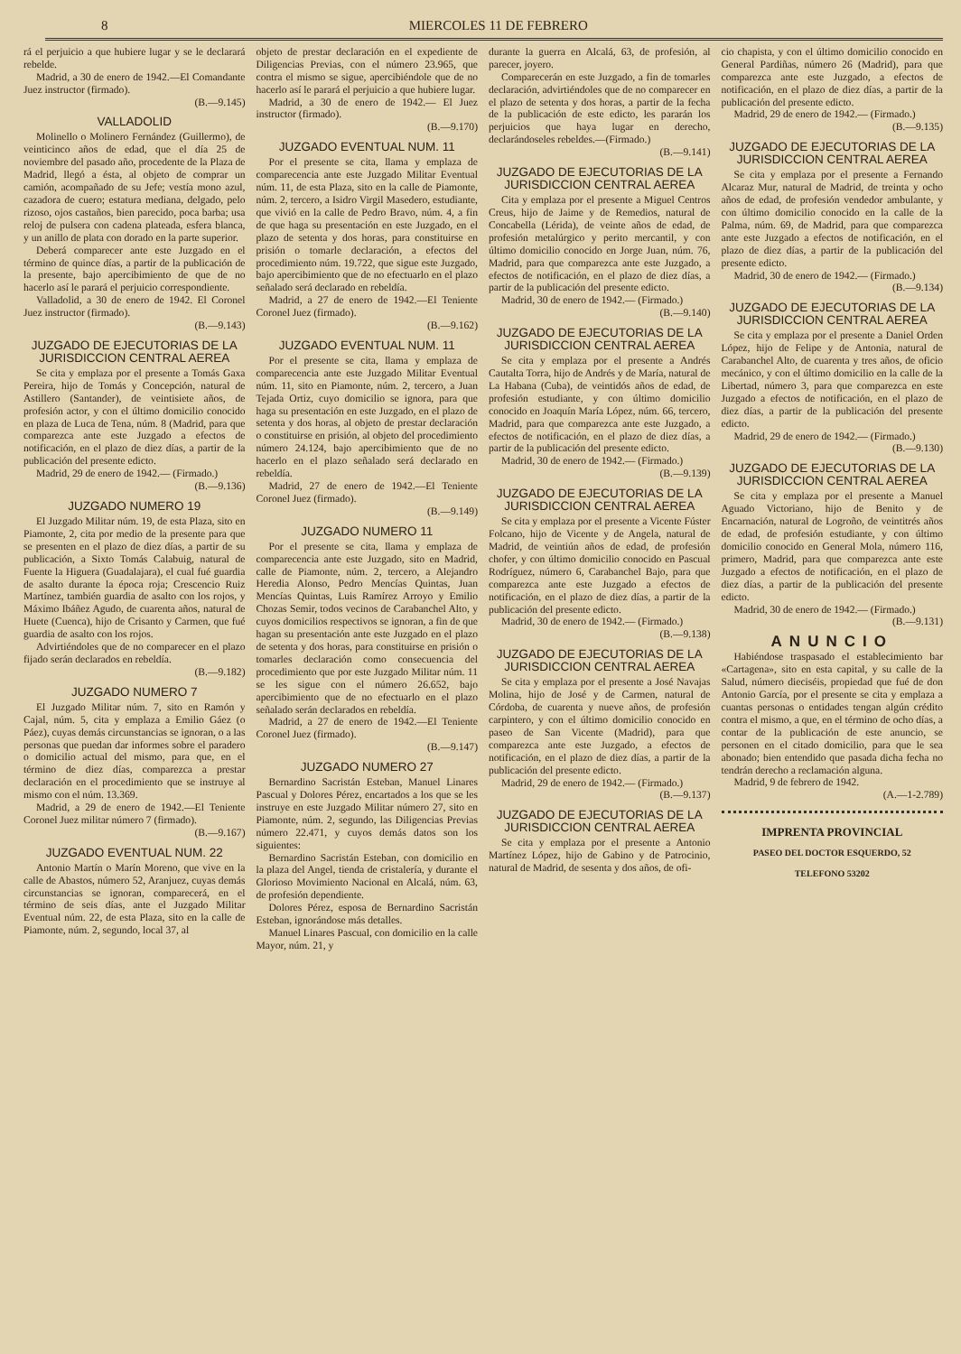8 MIERCOLES 11 DE FEBRERO
rá el perjuicio a que hubiere lugar y se le declarará rebelde.
Madrid, a 30 de enero de 1942.—El Comandante Juez instructor (firmado).
(B.—9.145)
VALLADOLID
Molinello o Molinero Fernández (Guillermo), de veinticinco años de edad, que el día 25 de noviembre del pasado año, procedente de la Plaza de Madrid, llegó a ésta, al objeto de comprar un camión, acompañado de su Jefe; vestía mono azul, cazadora de cuero; estatura mediana, delgado, pelo rizoso, ojos castaños, bien parecido, poca barba; usa reloj de pulsera con cadena plateada, esfera blanca, y un anillo de plata con dorado en la parte superior.
Deberá comparecer ante este Juzgado en el término de quince días, a partir de la publicación de la presente, bajo apercibimiento de que de no hacerlo así le parará el perjuicio correspondiente.
Valladolid, a 30 de enero de 1942. El Coronel Juez instructor (firmado).
(B.—9.143)
JUZGADO DE EJECUTORIAS DE LA JURISDICCION CENTRAL AEREA
Se cita y emplaza por el presente a Tomás Gaxa Pereira, hijo de Tomás y Concepción, natural de Astillero (Santander), de veintisiete años, de profesión actor, y con el último domicilio conocido en plaza de Luca de Tena, núm. 8 (Madrid, para que comparezca ante este Juzgado a efectos de notificación, en el plazo de diez días, a partir de la publicación del presente edicto.
Madrid, 29 de enero de 1942.— (Firmado.)
(B.—9.136)
JUZGADO NUMERO 19
El Juzgado Militar núm. 19, de esta Plaza, sito en Piamonte, 2, cita por medio de la presente para que se presenten en el plazo de diez días, a partir de su publicación, a Sixto Tomás Calabuig, natural de Fuente la Higuera (Guadalajara), el cual fué guardia de asalto durante la época roja; Crescencio Ruiz Martínez, también guardia de asalto con los rojos, y Máximo Ibáñez Agudo, de cuarenta años, natural de Huete (Cuenca), hijo de Crisanto y Carmen, que fué guardia de asalto con los rojos.
Advirtiéndoles que de no comparecer en el plazo fijado serán declarados en rebeldía.
(B.—9.182)
JUZGADO NUMERO 7
El Juzgado Militar núm. 7, sito en Ramón y Cajal, núm. 5, cita y emplaza a Emilio Gáez (o Páez), cuyas demás circunstancias se ignoran, o a las personas que puedan dar informes sobre el paradero o domicilio actual del mismo, para que, en el término de diez días, comparezca a prestar declaración en el procedimiento que se instruye al mismo con el núm. 13.369.
Madrid, a 29 de enero de 1942.—El Teniente Coronel Juez militar número 7 (firmado).
(B.—9.167)
JUZGADO EVENTUAL NUM. 22
Antonio Martín o Marín Moreno, que vive en la calle de Abastos, número 52, Aranjuez, cuyas demás circunstancias se ignoran, comparecerá, en el término de seis días, ante el Juzgado Militar Eventual núm. 22, de esta Plaza, sito en la calle de Piamonte, núm. 2, segundo, local 37, al
objeto de prestar declaración en el expediente de Diligencias Previas, con el número 23.965, que contra el mismo se sigue, apercibiéndole que de no hacerlo así le parará el perjuicio a que hubiere lugar.
Madrid, a 30 de enero de 1942.— El Juez instructor (firmado).
(B.—9.170)
JUZGADO EVENTUAL NUM. 11
Por el presente se cita, llama y emplaza de comparecencia ante este Juzgado Militar Eventual núm. 11, de esta Plaza, sito en la calle de Piamonte, núm. 2, tercero, a Isidro Virgil Masedero, estudiante, que vivió en la calle de Pedro Bravo, núm. 4, a fin de que haga su presentación en este Juzgado, en el plazo de setenta y dos horas, para constituirse en prisión o tomarle declaración, a efectos del procedimiento núm. 19.722, que sigue este Juzgado, bajo apercibimiento que de no efectuarlo en el plazo señalado será declarado en rebeldía.
Madrid, a 27 de enero de 1942.—El Teniente Coronel Juez (firmado).
(B.—9.162)
JUZGADO EVENTUAL NUM. 11
Por el presente se cita, llama y emplaza de comparecencia ante este Juzgado Militar Eventual núm. 11, sito en Piamonte, núm. 2, tercero, a Juan Tejada Ortiz, cuyo domicilio se ignora, para que haga su presentación en este Juzgado, en el plazo de setenta y dos horas, al objeto de prestar declaración o constituirse en prisión, al objeto del procedimiento número 24.124, bajo apercibimiento que de no hacerlo en el plazo señalado será declarado en rebeldía.
Madrid, 27 de enero de 1942.—El Teniente Coronel Juez (firmado).
(B.—9.149)
JUZGADO NUMERO 11
Por el presente se cita, llama y emplaza de comparecencia ante este Juzgado, sito en Madrid, calle de Piamonte, núm. 2, tercero, a Alejandro Heredia Alonso, Pedro Mencías Quintas, Juan Mencías Quintas, Luis Ramírez Arroyo y Emilio Chozas Semir, todos vecinos de Carabanchel Alto, y cuyos domicilios respectivos se ignoran, a fin de que hagan su presentación ante este Juzgado en el plazo de setenta y dos horas, para constituirse en prisión o tomarles declaración como consecuencia del procedimiento que por este Juzgado Militar núm. 11 se les sigue con el número 26.652, bajo apercibimiento que de no efectuarlo en el plazo señalado serán declarados en rebeldía.
Madrid, a 27 de enero de 1942.—El Teniente Coronel Juez (firmado).
(B.—9.147)
JUZGADO NUMERO 27
Bernardino Sacristán Esteban, Manuel Linares Pascual y Dolores Pérez, encartados a los que se les instruye en este Juzgado Militar número 27, sito en Piamonte, núm. 2, segundo, las Diligencias Previas número 22.471, y cuyos demás datos son los siguientes:
Bernardino Sacristán Esteban, con domicilio en la plaza del Angel, tienda de cristalería, y durante el Glorioso Movimiento Nacional en Alcalá, núm. 63, de profesión dependiente.
Dolores Pérez, esposa de Bernardino Sacristán Esteban, ignorándose más detalles.
Manuel Linares Pascual, con domicilio en la calle Mayor, núm. 21, y
durante la guerra en Alcalá, 63, de profesión, al parecer, joyero.
Comparecerán en este Juzgado, a fin de tomarles declaración, advirtiéndoles que de no comparecer en el plazo de setenta y dos horas, a partir de la fecha de la publicación de este edicto, les pararán los perjuicios que haya lugar en derecho, declarándoseles rebeldes.—(Firmado.)
(B.—9.141)
JUZGADO DE EJECUTORIAS DE LA JURISDICCION CENTRAL AEREA
Cita y emplaza por el presente a Miguel Centros Creus, hijo de Jaime y de Remedios, natural de Concabella (Lérida), de veinte años de edad, de profesión metalúrgico y perito mercantil, y con último domicilio conocido en Jorge Juan, núm. 76, Madrid, para que comparezca ante este Juzgado, a efectos de notificación, en el plazo de diez días, a partir de la publicación del presente edicto.
Madrid, 30 de enero de 1942.— (Firmado.)
(B.—9.140)
JUZGADO DE EJECUTORIAS DE LA JURISDICCION CENTRAL AEREA
Se cita y emplaza por el presente a Andrés Cautalta Torra, hijo de Andrés y de María, natural de La Habana (Cuba), de veintidós años de edad, de profesión estudiante, y con último domicilio conocido en Joaquín María López, núm. 66, tercero, Madrid, para que comparezca ante este Juzgado, a efectos de notificación, en el plazo de diez días, a partir de la publicación del presente edicto.
Madrid, 30 de enero de 1942.— (Firmado.)
(B.—9.139)
JUZGADO DE EJECUTORIAS DE LA JURISDICCION CENTRAL AEREA
Se cita y emplaza por el presente a Vicente Fúster Folcano, hijo de Vicente y de Angela, natural de Madrid, de veintiún años de edad, de profesión chofer, y con último domicilio conocido en Pascual Rodríguez, número 6, Carabanchel Bajo, para que comparezca ante este Juzgado a efectos de notificación, en el plazo de diez días, a partir de la publicación del presente edicto.
Madrid, 30 de enero de 1942.— (Firmado.)
(B.—9.138)
JUZGADO DE EJECUTORIAS DE LA JURISDICCION CENTRAL AEREA
Se cita y emplaza por el presente a José Navajas Molina, hijo de José y de Carmen, natural de Córdoba, de cuarenta y nueve años, de profesión carpintero, y con el último domicilio conocido en paseo de San Vicente (Madrid), para que comparezca ante este Juzgado, a efectos de notificación, en el plazo de diez días, a partir de la publicación del presente edicto.
Madrid, 29 de enero de 1942.— (Firmado.)
(B.—9.137)
JUZGADO DE EJECUTORIAS DE LA JURISDICCION CENTRAL AEREA
Se cita y emplaza por el presente a Antonio Martínez López, hijo de Gabino y de Patrocinio, natural de Madrid, de sesenta y dos años, de ofi-
cio chapista, y con el último domicilio conocido en General Pardiñas, número 26 (Madrid), para que comparezca ante este Juzgado, a efectos de notificación, en el plazo de diez días, a partir de la publicación del presente edicto.
Madrid, 29 de enero de 1942.— (Firmado.)
(B.—9.135)
JUZGADO DE EJECUTORIAS DE LA JURISDICCION CENTRAL AEREA
Se cita y emplaza por el presente a Fernando Alcaraz Mur, natural de Madrid, de treinta y ocho años de edad, de profesión vendedor ambulante, y con último domicilio conocido en la calle de la Palma, núm. 69, de Madrid, para que comparezca ante este Juzgado a efectos de notificación, en el plazo de diez días, a partir de la publicación del presente edicto.
Madrid, 30 de enero de 1942.— (Firmado.)
(B.—9.134)
JUZGADO DE EJECUTORIAS DE LA JURISDICCION CENTRAL AEREA
Se cita y emplaza por el presente a Daniel Orden López, hijo de Felipe y de Antonia, natural de Carabanchel Alto, de cuarenta y tres años, de oficio mecánico, y con el último domicilio en la calle de la Libertad, número 3, para que comparezca en este Juzgado a efectos de notificación, en el plazo de diez días, a partir de la publicación del presente edicto.
Madrid, 29 de enero de 1942.— (Firmado.)
(B.—9.130)
JUZGADO DE EJECUTORIAS DE LA JURISDICCION CENTRAL AEREA
Se cita y emplaza por el presente a Manuel Aguado Victoriano, hijo de Benito y de Encarnación, natural de Logroño, de veintitrés años de edad, de profesión estudiante, y con último domicilio conocido en General Mola, número 116, primero, Madrid, para que comparezca ante este Juzgado a efectos de notificación, en el plazo de diez días, a partir de la publicación del presente edicto.
Madrid, 30 de enero de 1942.— (Firmado.)
(B.—9.131)
ANUNCIO
Habiéndose traspasado el establecimiento bar «Cartagena», sito en esta capital, y su calle de la Salud, número dieciséis, propiedad que fué de don Antonio García, por el presente se cita y emplaza a cuantas personas o entidades tengan algún crédito contra el mismo, a que, en el término de ocho días, a contar de la publicación de este anuncio, se personen en el citado domicilio, para que le sea abonado; bien entendido que pasada dicha fecha no tendrán derecho a reclamación alguna.
Madrid, 9 de febrero de 1942.
(A.—1-2.789)
IMPRENTA PROVINCIAL
PASEO DEL DOCTOR ESQUERDO, 52
TELEFONO 53202